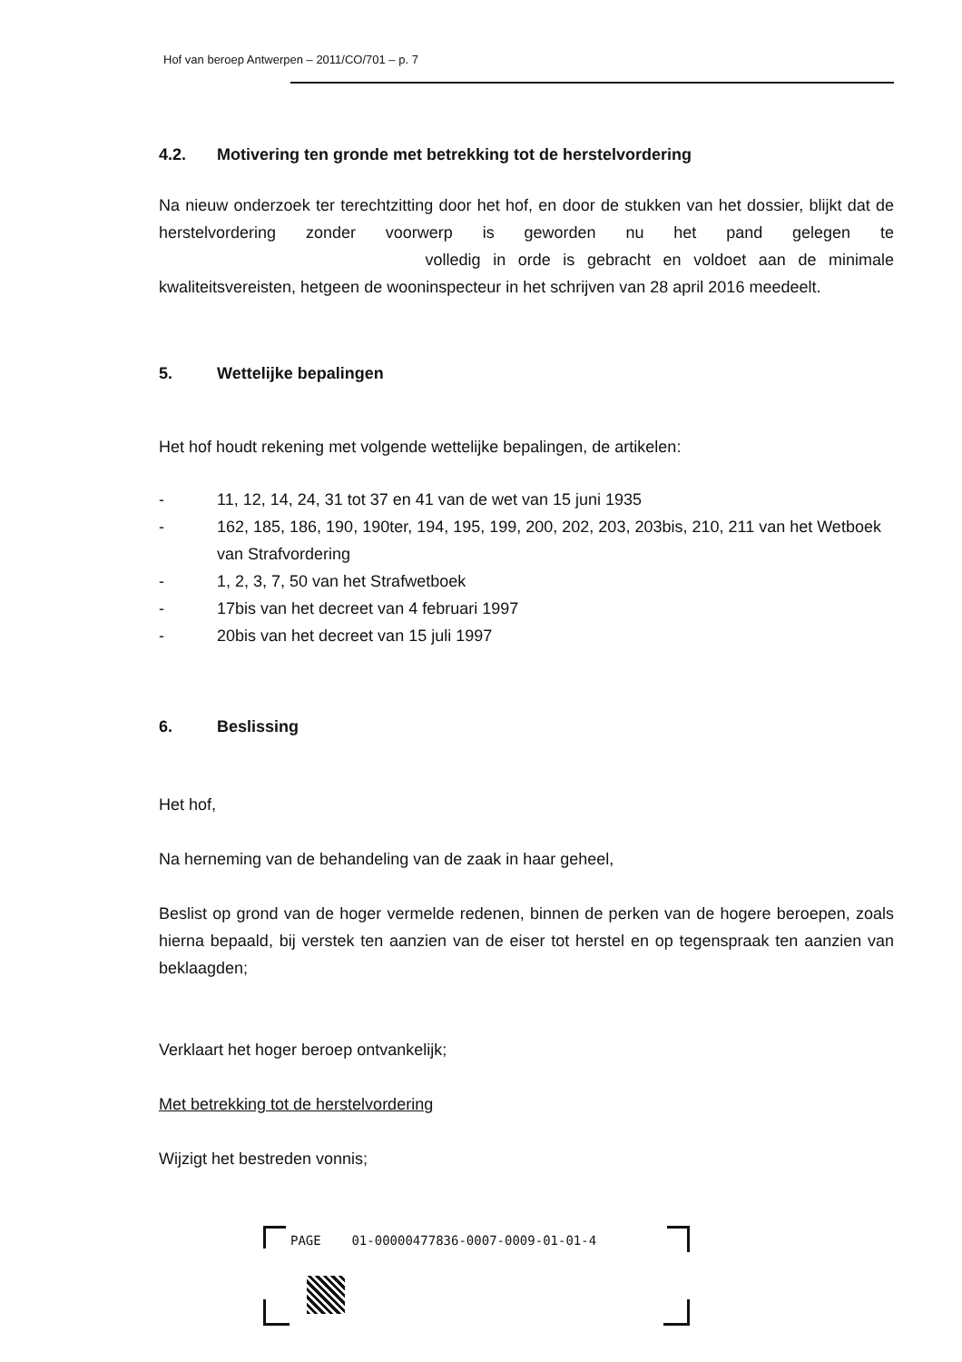Hof van beroep Antwerpen – 2011/CO/701 – p. 7
4.2. Motivering ten gronde met betrekking tot de herstelvordering
Na nieuw onderzoek ter terechtzitting door het hof, en door de stukken van het dossier, blijkt dat de herstelvordering zonder voorwerp is geworden nu het pand gelegen te volledig in orde is gebracht en voldoet aan de minimale kwaliteitsvereisten, hetgeen de wooninspecteur in het schrijven van 28 april 2016 meedeelt.
5. Wettelijke bepalingen
Het hof houdt rekening met volgende wettelijke bepalingen, de artikelen:
- 11, 12, 14, 24, 31 tot 37 en 41 van de wet van 15 juni 1935
- 162, 185, 186, 190, 190ter, 194, 195, 199, 200, 202, 203, 203bis, 210, 211 van het Wetboek van Strafvordering
- 1, 2, 3, 7, 50 van het Strafwetboek
- 17bis van het decreet van 4 februari 1997
- 20bis van het decreet van 15 juli 1997
6. Beslissing
Het hof,
Na herneming van de behandeling van de zaak in haar geheel,
Beslist op grond van de hoger vermelde redenen, binnen de perken van de hogere beroepen, zoals hierna bepaald, bij verstek ten aanzien van de eiser tot herstel en op tegenspraak ten aanzien van beklaagden;
Verklaart het hoger beroep ontvankelijk;
Met betrekking tot de herstelvordering
Wijzigt het bestreden vonnis;
PAGE 01-00000477836-0007-0009-01-01-4